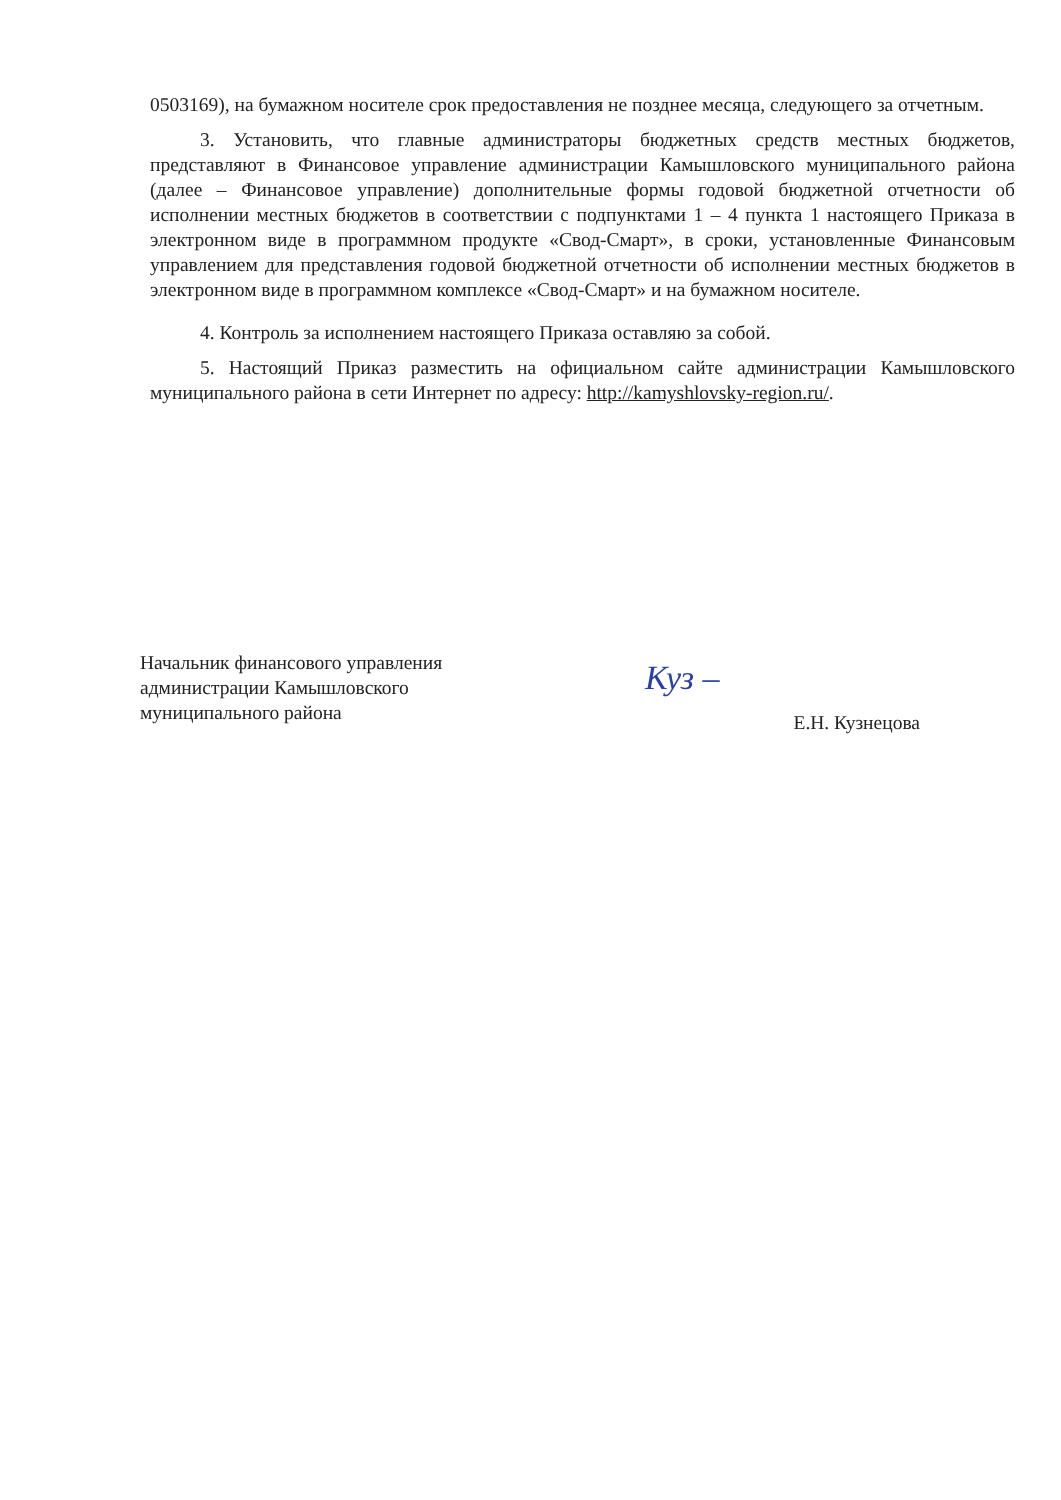0503169), на бумажном носителе срок предоставления не позднее месяца, следующего за отчетным.
3. Установить, что главные администраторы бюджетных средств местных бюджетов, представляют в Финансовое управление администрации Камышловского муниципального района (далее – Финансовое управление) дополнительные формы годовой бюджетной отчетности об исполнении местных бюджетов в соответствии с подпунктами 1 – 4 пункта 1 настоящего Приказа в электронном виде в программном продукте «Свод-Смарт», в сроки, установленные Финансовым управлением для представления годовой бюджетной отчетности об исполнении местных бюджетов в электронном виде в программном комплексе «Свод-Смарт» и на бумажном носителе.
4. Контроль за исполнением настоящего Приказа оставляю за собой.
5. Настоящий Приказ разместить на официальном сайте администрации Камышловского муниципального района в сети Интернет по адресу: http://kamyshlovsky-region.ru/.
Начальник финансового управления
администрации Камышловского
муниципального района
Е.Н. Кузнецова
Куз –